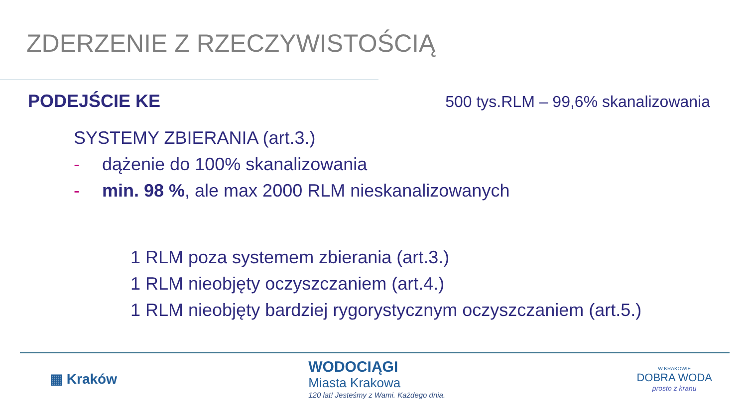ZDERZENIE Z RZECZYWISTOŚCIĄ
PODEJŚCIE KE 500 tys.RLM – 99,6% skanalizowania
SYSTEMY ZBIERANIA (art.3.)
- dążenie do 100% skanalizowania
- min. 98 %, ale max 2000 RLM nieskanalizowanych
1 RLM poza systemem zbierania (art.3.)
1 RLM nieobjęty oczyszczaniem (art.4.)
1 RLM nieobjęty bardziej rygorystycznym oczyszczaniem (art.5.)
▦ Kraków
WODOCIĄGI
Miasta Krakowa
120 lat! Jesteśmy z Wami. Każdego dnia.
W KRAKOWIE
DOBRA WODA
prosto z kranu